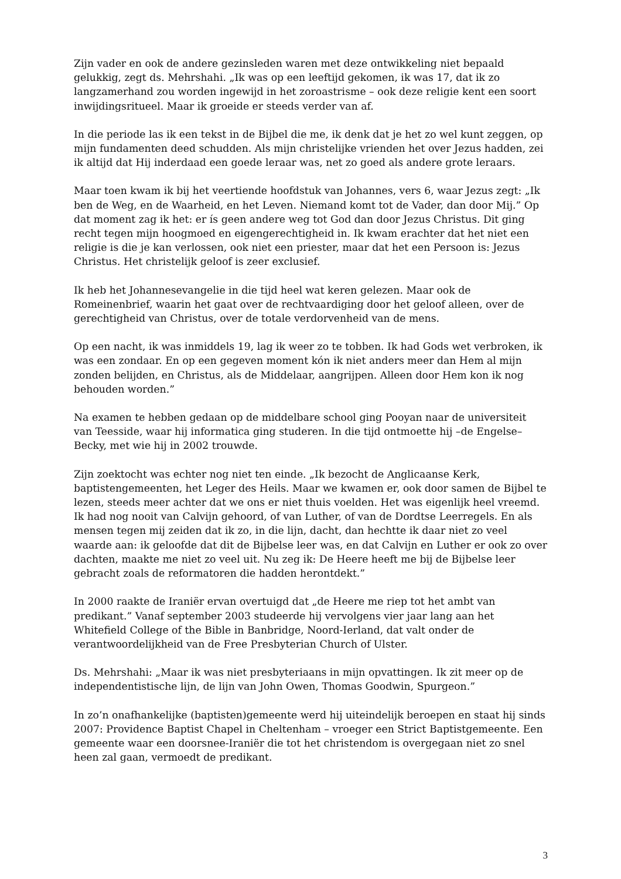Zijn vader en ook de andere gezinsleden waren met deze ontwikkeling niet bepaald gelukkig, zegt ds. Mehrshahi. „Ik was op een leeftijd gekomen, ik was 17, dat ik zo langzamerhand zou worden ingewijd in het zoroastrisme – ook deze religie kent een soort inwijdingsritueel. Maar ik groeide er steeds verder van af.
In die periode las ik een tekst in de Bijbel die me, ik denk dat je het zo wel kunt zeggen, op mijn fundamenten deed schudden. Als mijn christelijke vrienden het over Jezus hadden, zei ik altijd dat Hij inderdaad een goede leraar was, net zo goed als andere grote leraars.
Maar toen kwam ik bij het veertiende hoofdstuk van Johannes, vers 6, waar Jezus zegt: „Ik ben de Weg, en de Waarheid, en het Leven. Niemand komt tot de Vader, dan door Mij.” Op dat moment zag ik het: er ís geen andere weg tot God dan door Jezus Christus. Dit ging recht tegen mijn hoogmoed en eigengerechtigheid in. Ik kwam erachter dat het niet een religie is die je kan verlossen, ook niet een priester, maar dat het een Persoon is: Jezus Christus. Het christelijk geloof is zeer exclusief.
Ik heb het Johannesevangelie in die tijd heel wat keren gelezen. Maar ook de Romeinenbrief, waarin het gaat over de rechtvaardiging door het geloof alleen, over de gerechtigheid van Christus, over de totale verdorvenheid van de mens.
Op een nacht, ik was inmiddels 19, lag ik weer zo te tobben. Ik had Gods wet verbroken, ik was een zondaar. En op een gegeven moment kón ik niet anders meer dan Hem al mijn zonden belijden, en Christus, als de Middelaar, aangrijpen. Alleen door Hem kon ik nog behouden worden.”
Na examen te hebben gedaan op de middelbare school ging Pooyan naar de universiteit van Teesside, waar hij informatica ging studeren. In die tijd ontmoette hij –de Engelse– Becky, met wie hij in 2002 trouwde.
Zijn zoektocht was echter nog niet ten einde. „Ik bezocht de Anglicaanse Kerk, baptistengemeenten, het Leger des Heils. Maar we kwamen er, ook door samen de Bijbel te lezen, steeds meer achter dat we ons er niet thuis voelden. Het was eigenlijk heel vreemd. Ik had nog nooit van Calvijn gehoord, of van Luther, of van de Dordtse Leerregels. En als mensen tegen mij zeiden dat ik zo, in die lijn, dacht, dan hechtte ik daar niet zo veel waarde aan: ik geloofde dat dit de Bijbelse leer was, en dat Calvijn en Luther er ook zo over dachten, maakte me niet zo veel uit. Nu zeg ik: De Heere heeft me bij de Bijbelse leer gebracht zoals de reformatoren die hadden herontdekt.”
In 2000 raakte de Iraniër ervan overtuigd dat „de Heere me riep tot het ambt van predikant.” Vanaf september 2003 studeerde hij vervolgens vier jaar lang aan het Whitefield College of the Bible in Banbridge, Noord-Ierland, dat valt onder de verantwoordelijkheid van de Free Presbyterian Church of Ulster.
Ds. Mehrshahi: „Maar ik was niet presbyteriaans in mijn opvattingen. Ik zit meer op de independentistische lijn, de lijn van John Owen, Thomas Goodwin, Spurgeon.”
In zo’n onafhankelijke (baptisten)gemeente werd hij uiteindelijk beroepen en staat hij sinds 2007: Providence Baptist Chapel in Cheltenham – vroeger een Strict Baptistgemeente. Een gemeente waar een doorsnee-Iraniër die tot het christendom is overgegaan niet zo snel heen zal gaan, vermoedt de predikant.
3